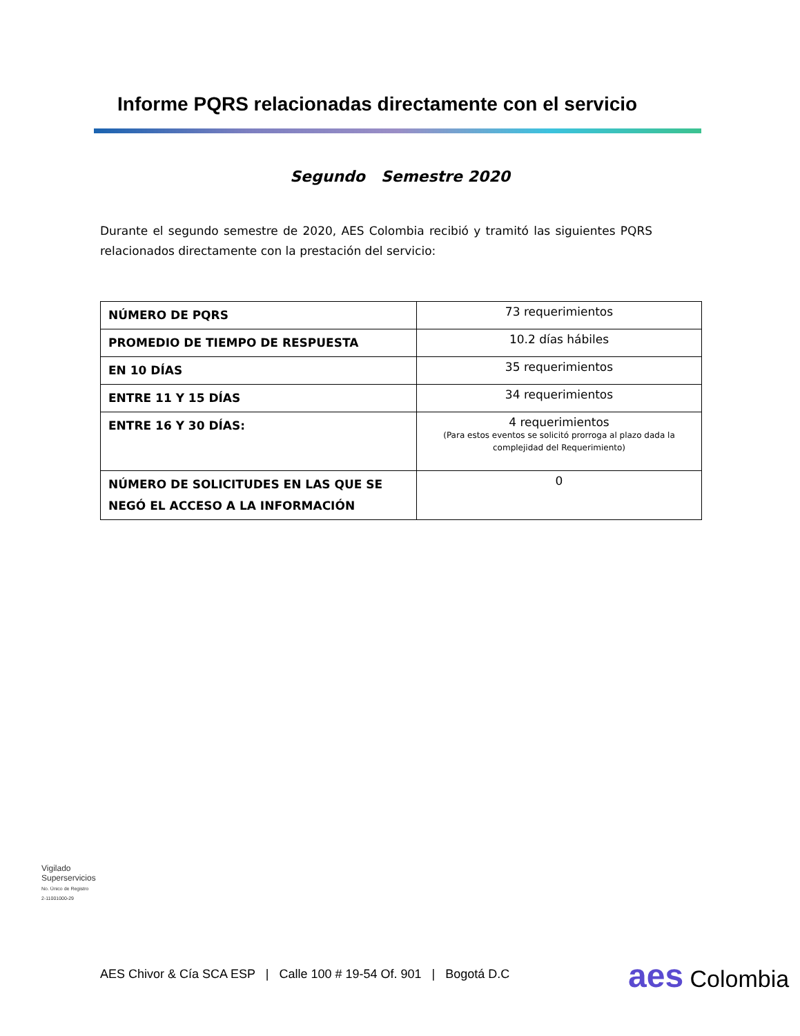Informe PQRS relacionadas directamente con el servicio
Segundo Semestre 2020
Durante el segundo semestre de 2020, AES Colombia recibió y tramitó las siguientes PQRS relacionados directamente con la prestación del servicio:
| NÚMERO DE PQRS | 73 requerimientos |
| PROMEDIO DE TIEMPO DE RESPUESTA | 10.2 días hábiles |
| EN 10 DÍAS | 35 requerimientos |
| ENTRE 11 Y 15 DÍAS | 34 requerimientos |
| ENTRE 16 Y 30 DÍAS: | 4 requerimientos (Para estos eventos se solicitó prorroga al plazo dada la complejidad del Requerimiento) |
| NÚMERO DE SOLICITUDES EN LAS QUE SE NEGÓ EL ACCESO A LA INFORMACIÓN | 0 |
Vigilado Superservicios
No. Único de Registro 2-11001000-29
AES Chivor & Cía SCA ESP | Calle 100 # 19-54 Of. 901 | Bogotá D.C
aes Colombia